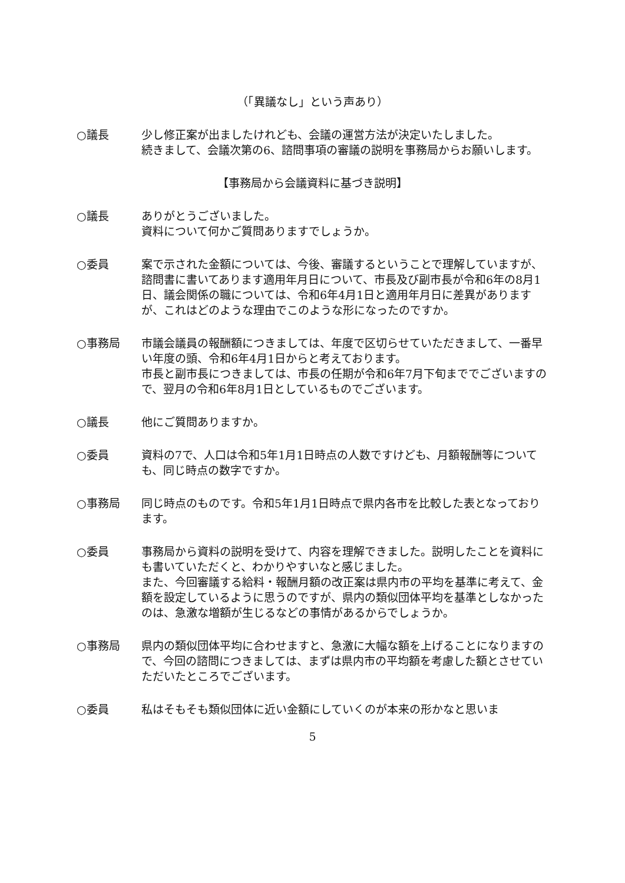（「異議なし」という声あり）
○議長 少し修正案が出ましたけれども、会議の運営方法が決定いたしました。
続きまして、会議次第の6、諮問事項の審議の説明を事務局からお願いします。
【事務局から会議資料に基づき説明】
○議長 ありがとうございました。
資料について何かご質問ありますでしょうか。
○委員 案で示された金額については、今後、審議するということで理解していますが、諮問書に書いてあります適用年月日について、市長及び副市長が令和6年の8月1日、議会関係の職については、令和6年4月1日と適用年月日に差異がありますが、これはどのような理由でこのような形になったのですか。
○事務局 市議会議員の報酬額につきましては、年度で区切らせていただきまして、一番早い年度の頭、令和6年4月1日からと考えております。
市長と副市長につきましては、市長の任期が令和6年7月下旬まででございますので、翌月の令和6年8月1日としているものでございます。
○議長 他にご質問ありますか。
○委員 資料の7で、人口は令和5年1月1日時点の人数ですけども、月額報酬等についても、同じ時点の数字ですか。
○事務局 同じ時点のものです。令和5年1月1日時点で県内各市を比較した表となっております。
○委員 事務局から資料の説明を受けて、内容を理解できました。説明したことを資料にも書いていただくと、わかりやすいなと感じました。
また、今回審議する給料・報酬月額の改正案は県内市の平均を基準に考えて、金額を設定しているように思うのですが、県内の類似団体平均を基準としなかったのは、急激な増額が生じるなどの事情があるからでしょうか。
○事務局 県内の類似団体平均に合わせますと、急激に大幅な額を上げることになりますので、今回の諮問につきましては、まずは県内市の平均額を考慮した額とさせていただいたところでございます。
○委員 私はそもそも類似団体に近い金額にしていくのが本来の形かなと思いま
5